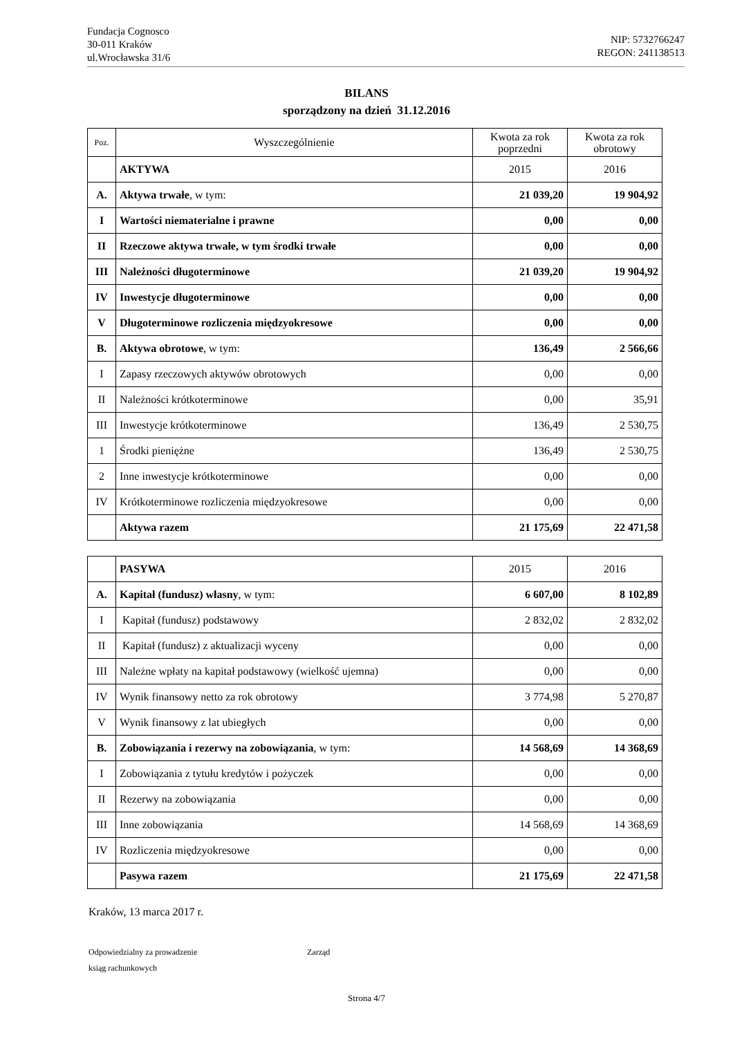Fundacja Cognosco
30-011 Kraków
ul.Wrocławska 31/6
NIP: 5732766247
REGON: 241138513
BILANS
sporządzony na dzień 31.12.2016
| Poz. | Wyszczególnienie | Kwota za rok poprzedni | Kwota za rok obrotowy |
| --- | --- | --- | --- |
| | AKTYWA | 2015 | 2016 |
| A. | Aktywa trwałe , w tym: | 21 039,20 | 19 904,92 |
| I | Wartości niematerialne i prawne | 0,00 | 0,00 |
| II | Rzeczowe aktywa trwałe, w tym środki trwałe | 0,00 | 0,00 |
| III | Należności długoterminowe | 21 039,20 | 19 904,92 |
| IV | Inwestycje długoterminowe | 0,00 | 0,00 |
| V | Długoterminowe rozliczenia międzyokresowe | 0,00 | 0,00 |
| B. | Aktywa obrotowe , w tym: | 136,49 | 2 566,66 |
| I | Zapasy rzeczowych aktywów obrotowych | 0,00 | 0,00 |
| II | Należności krótkoterminowe | 0,00 | 35,91 |
| III | Inwestycje krótkoterminowe | 136,49 | 2 530,75 |
| 1 | Środki pieniężne | 136,49 | 2 530,75 |
| 2 | Inne inwestycje krótkoterminowe | 0,00 | 0,00 |
| IV | Krótkoterminowe rozliczenia międzyokresowe | 0,00 | 0,00 |
| | Aktywa razem | 21 175,69 | 22 471,58 |
| | PASYWA | 2015 | 2016 |
| A. | Kapitał (fundusz) własny , w tym: | 6 607,00 | 8 102,89 |
| I | Kapitał (fundusz) podstawowy | 2 832,02 | 2 832,02 |
| II | Kapitał (fundusz) z aktualizacji wyceny | 0,00 | 0,00 |
| III | Należne wpłaty na kapitał podstawowy (wielkość ujemna) | 0,00 | 0,00 |
| IV | Wynik finansowy netto za rok obrotowy | 3 774,98 | 5 270,87 |
| V | Wynik finansowy z lat ubiegłych | 0,00 | 0,00 |
| B. | Zobowiązania i rezerwy na zobowiązania , w tym: | 14 568,69 | 14 368,69 |
| I | Zobowiązania z tytułu kredytów i pożyczek | 0,00 | 0,00 |
| II | Rezerwy na zobowiązania | 0,00 | 0,00 |
| III | Inne zobowiązania | 14 568,69 | 14 368,69 |
| IV | Rozliczenia międzyokresowe | 0,00 | 0,00 |
| | Pasywa razem | 21 175,69 | 22 471,58 |
Kraków, 13 marca 2017 r.
Odpowiedzialny za prowadzenie
ksiąg rachunkowych
Zarząd
Strona 4/7